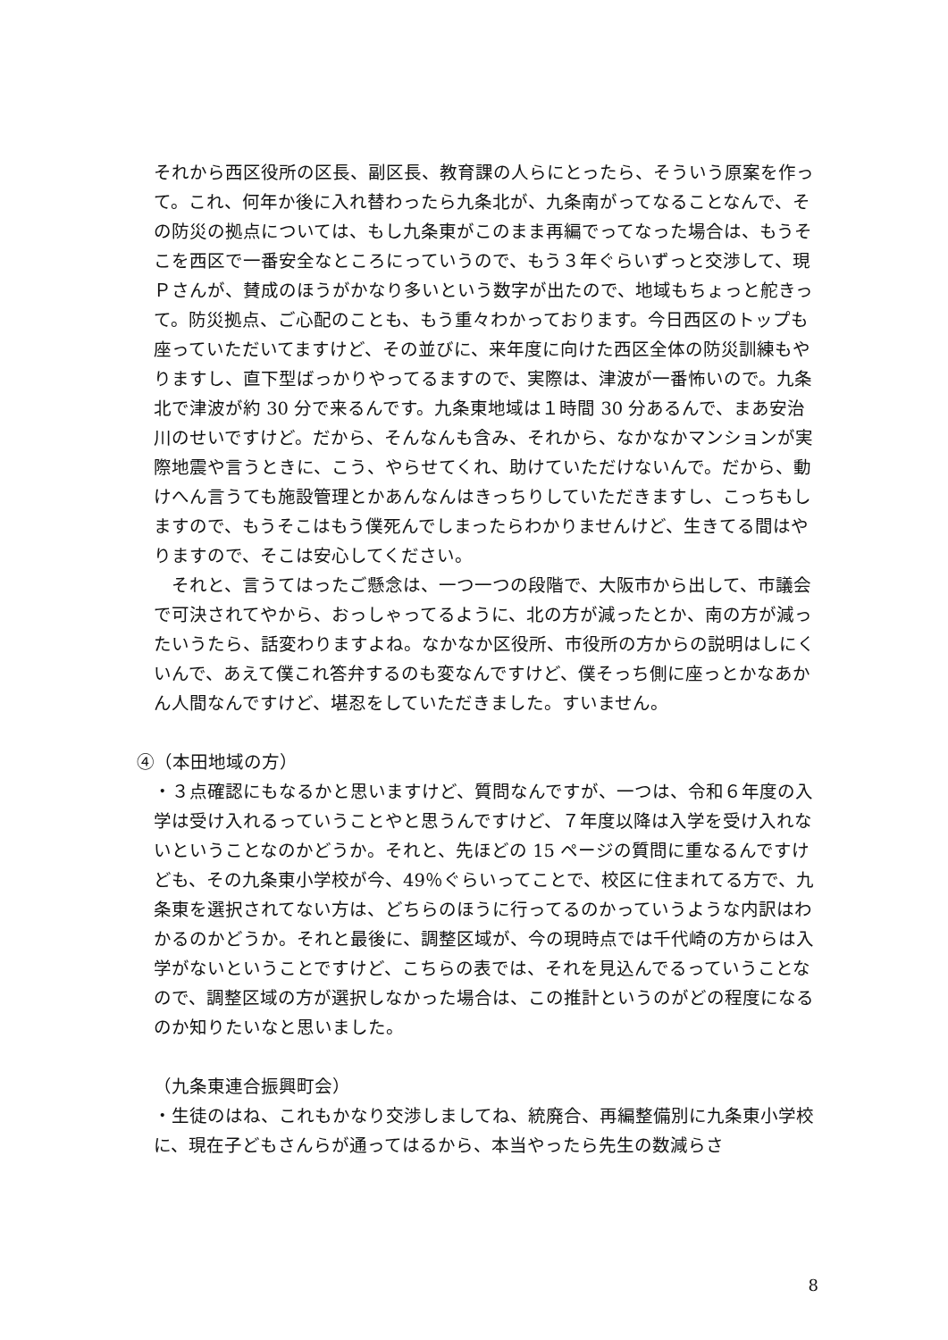それから西区役所の区長、副区長、教育課の人らにとったら、そういう原案を作って。これ、何年か後に入れ替わったら九条北が、九条南がってなることなんで、その防災の拠点については、もし九条東がこのまま再編でってなった場合は、もうそこを西区で一番安全なところにっていうので、もう３年ぐらいずっと交渉して、現Ｐさんが、賛成のほうがかなり多いという数字が出たので、地域もちょっと舵きって。防災拠点、ご心配のことも、もう重々わかっております。今日西区のトップも座っていただいてますけど、その並びに、来年度に向けた西区全体の防災訓練もやりますし、直下型ばっかりやってるますので、実際は、津波が一番怖いので。九条北で津波が約 30 分で来るんです。九条東地域は１時間 30 分あるんで、まあ安治川のせいですけど。だから、そんなんも含み、それから、なかなかマンションが実際地震や言うときに、こう、やらせてくれ、助けていただけないんで。だから、動けへん言うても施設管理とかあんなんはきっちりしていただきますし、こっちもしますので、もうそこはもう僕死んでしまったらわかりませんけど、生きてる間はやりますので、そこは安心してください。
　それと、言うてはったご懸念は、一つ一つの段階で、大阪市から出して、市議会で可決されてやから、おっしゃってるように、北の方が減ったとか、南の方が減ったいうたら、話変わりますよね。なかなか区役所、市役所の方からの説明はしにくいんで、あえて僕これ答弁するのも変なんですけど、僕そっち側に座っとかなあかん人間なんですけど、堪忍をしていただきました。すいません。
④（本田地域の方）
・３点確認にもなるかと思いますけど、質問なんですが、一つは、令和６年度の入学は受け入れるっていうことやと思うんですけど、７年度以降は入学を受け入れないということなのかどうか。それと、先ほどの 15 ページの質問に重なるんですけども、その九条東小学校が今、49％ぐらいってことで、校区に住まれてる方で、九条東を選択されてない方は、どちらのほうに行ってるのかっていうような内訳はわかるのかどうか。それと最後に、調整区域が、今の現時点では千代崎の方からは入学がないということですけど、こちらの表では、それを見込んでるっていうことなので、調整区域の方が選択しなかった場合は、この推計というのがどの程度になるのか知りたいなと思いました。
（九条東連合振興町会）
・生徒のはね、これもかなり交渉しましてね、統廃合、再編整備別に九条東小学校に、現在子どもさんらが通ってはるから、本当やったら先生の数減らさ
8